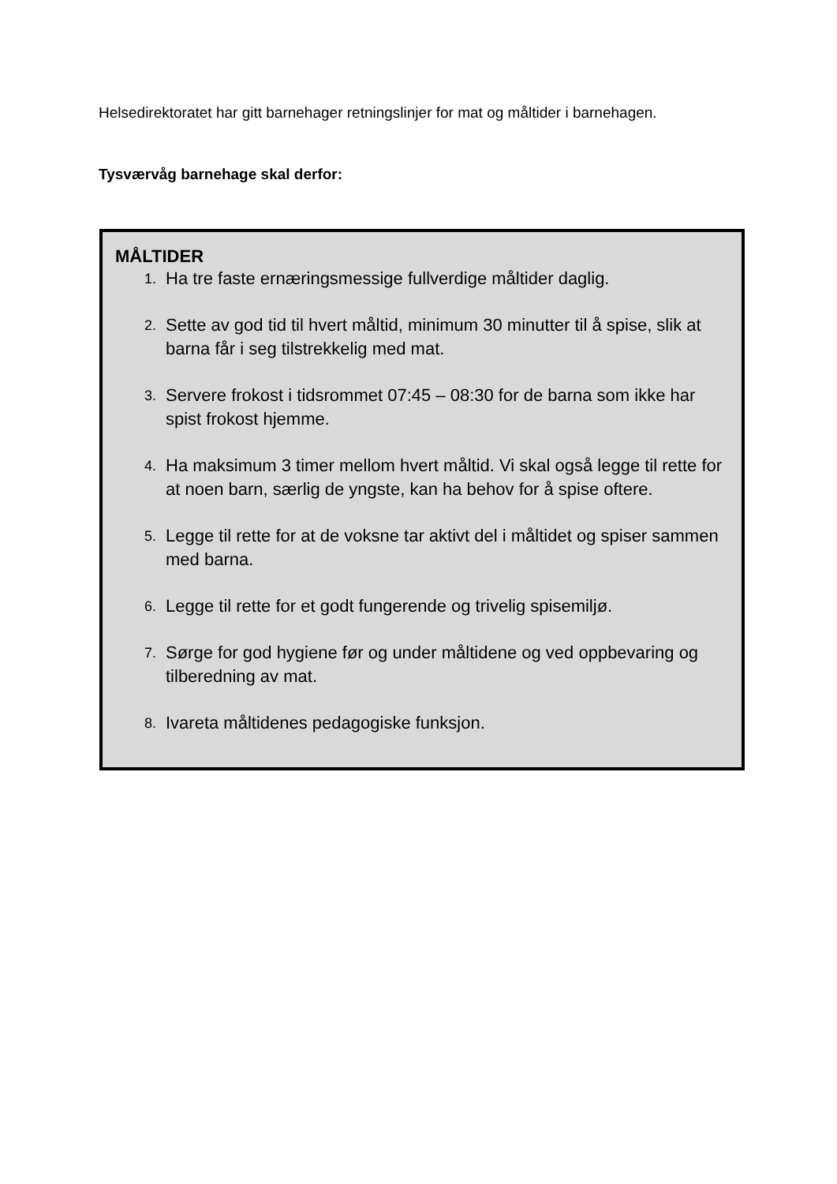Helsedirektoratet har gitt barnehager retningslinjer for mat og måltider i barnehagen.
Tysværvåg barnehage skal derfor:
MÅLTIDER
1. Ha tre faste ernæringsmessige fullverdige måltider daglig.
2. Sette av god tid til hvert måltid, minimum 30 minutter til å spise, slik at barna får i seg tilstrekkelig med mat.
3. Servere frokost i tidsrommet 07:45 – 08:30 for de barna som ikke har spist frokost hjemme.
4. Ha maksimum 3 timer mellom hvert måltid. Vi skal også legge til rette for at noen barn, særlig de yngste, kan ha behov for å spise oftere.
5. Legge til rette for at de voksne tar aktivt del i måltidet og spiser sammen med barna.
6. Legge til rette for et godt fungerende og trivelig spisemiljø.
7. Sørge for god hygiene før og under måltidene og ved oppbevaring og tilberedning av mat.
8. Ivareta måltidenes pedagogiske funksjon.